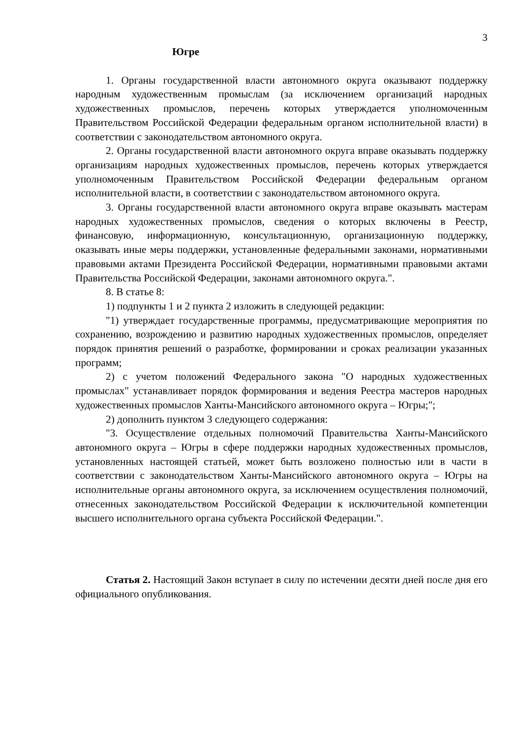3
Югре
1. Органы государственной власти автономного округа оказывают поддержку народным художественным промыслам (за исключением организаций народных художественных промыслов, перечень которых утверждается уполномоченным Правительством Российской Федерации федеральным органом исполнительной власти) в соответствии с законодательством автономного округа.
2. Органы государственной власти автономного округа вправе оказывать поддержку организациям народных художественных промыслов, перечень которых утверждается уполномоченным Правительством Российской Федерации федеральным органом исполнительной власти, в соответствии с законодательством автономного округа.
3. Органы государственной власти автономного округа вправе оказывать мастерам народных художественных промыслов, сведения о которых включены в Реестр, финансовую, информационную, консультационную, организационную поддержку, оказывать иные меры поддержки, установленные федеральными законами, нормативными правовыми актами Президента Российской Федерации, нормативными правовыми актами Правительства Российской Федерации, законами автономного округа.".
8. В статье 8:
1) подпункты 1 и 2 пункта 2 изложить в следующей редакции:
"1) утверждает государственные программы, предусматривающие мероприятия по сохранению, возрождению и развитию народных художественных промыслов, определяет порядок принятия решений о разработке, формировании и сроках реализации указанных программ;
2) с учетом положений Федерального закона "О народных художественных промыслах" устанавливает порядок формирования и ведения Реестра мастеров народных художественных промыслов Ханты-Мансийского автономного округа – Югры;";
2) дополнить пунктом 3 следующего содержания:
"3. Осуществление отдельных полномочий Правительства Ханты-Мансийского автономного округа – Югры в сфере поддержки народных художественных промыслов, установленных настоящей статьей, может быть возложено полностью или в части в соответствии с законодательством Ханты-Мансийского автономного округа – Югры на исполнительные органы автономного округа, за исключением осуществления полномочий, отнесенных законодательством Российской Федерации к исключительной компетенции высшего исполнительного органа субъекта Российской Федерации.".
Статья 2. Настоящий Закон вступает в силу по истечении десяти дней после дня его официального опубликования.